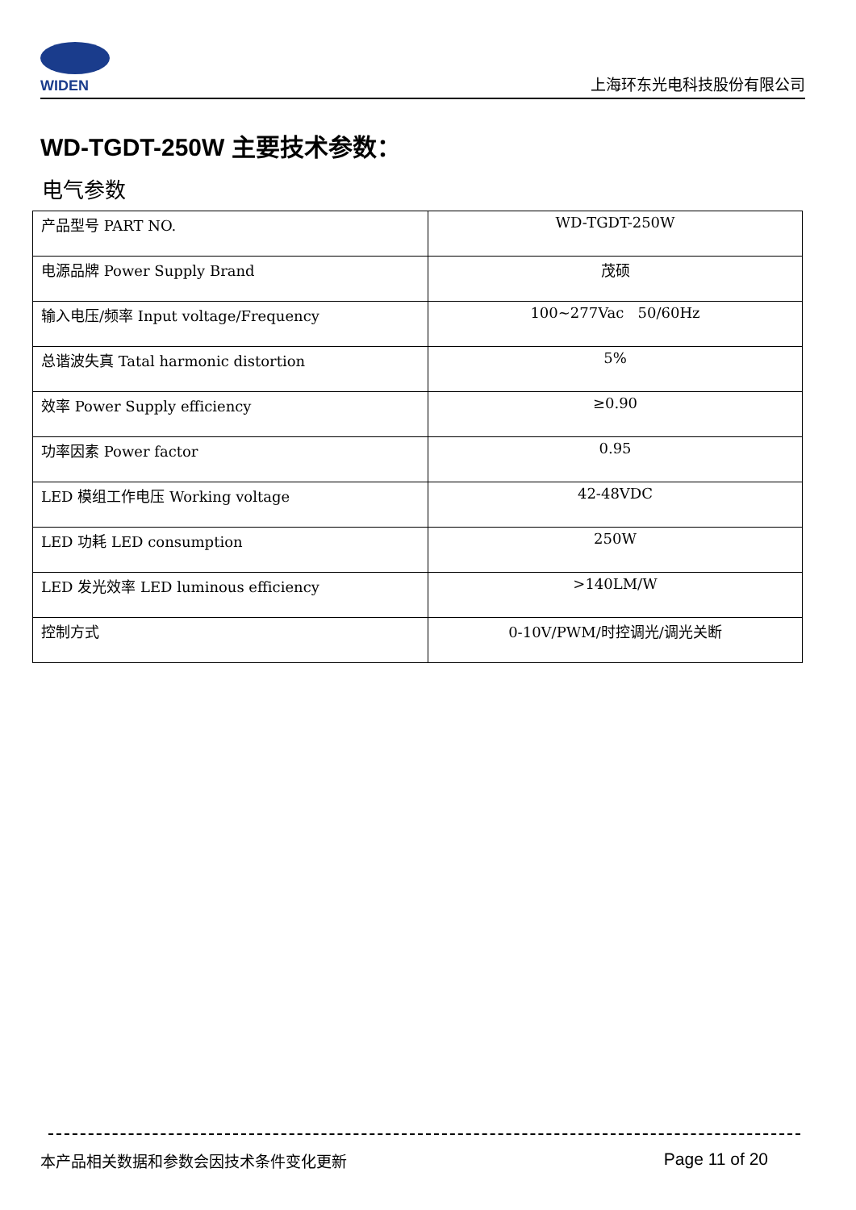WIDEN
上海环东光电科技股份有限公司
WD-TGDT-250W 主要技术参数：
电气参数
| 产品型号 PART NO. | WD-TGDT-250W |
| 电源品牌 Power Supply Brand | 茂硕 |
| 输入电压/频率 Input voltage/Frequency | 100~277Vac 50/60Hz |
| 总谐波失真 Tatal harmonic distortion | 5% |
| 效率 Power Supply efficiency | ≥0.90 |
| 功率因素 Power factor | 0.95 |
| LED 模组工作电压 Working voltage | 42-48VDC |
| LED 功耗 LED consumption | 250W |
| LED 发光效率 LED luminous efficiency | >140LM/W |
| 控制方式 | 0-10V/PWM/时控调光/调光关断 |
本产品相关数据和参数会因技术条件变化更新 Page 11 of 20